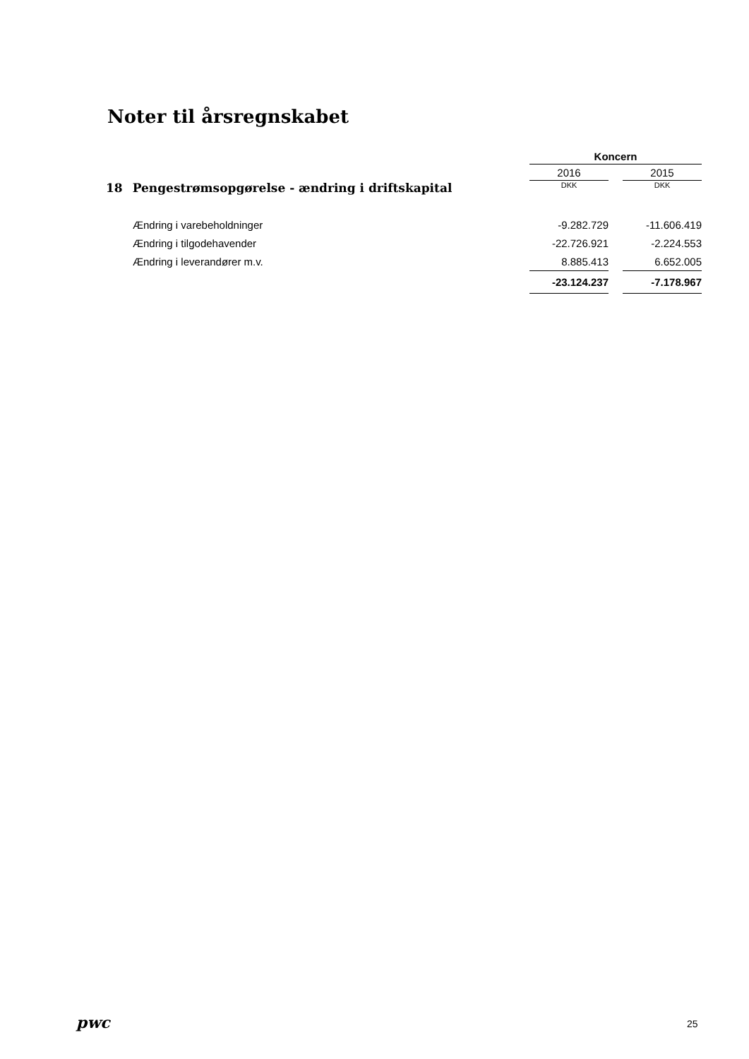Noter til årsregnskabet
| | Koncern | | |
| | 2016 | | 2015 |
| 18 Pengestrømsopgørelse - ændring i driftskapital | DKK | | DKK |
| Ændring i varebeholdninger | -9.282.729 | | -11.606.419 |
| Ændring i tilgodehavender | -22.726.921 | | -2.224.553 |
| Ændring i leverandører m.v. | 8.885.413 | | 6.652.005 |
| | -23.124.237 | | -7.178.967 |
pwc 25